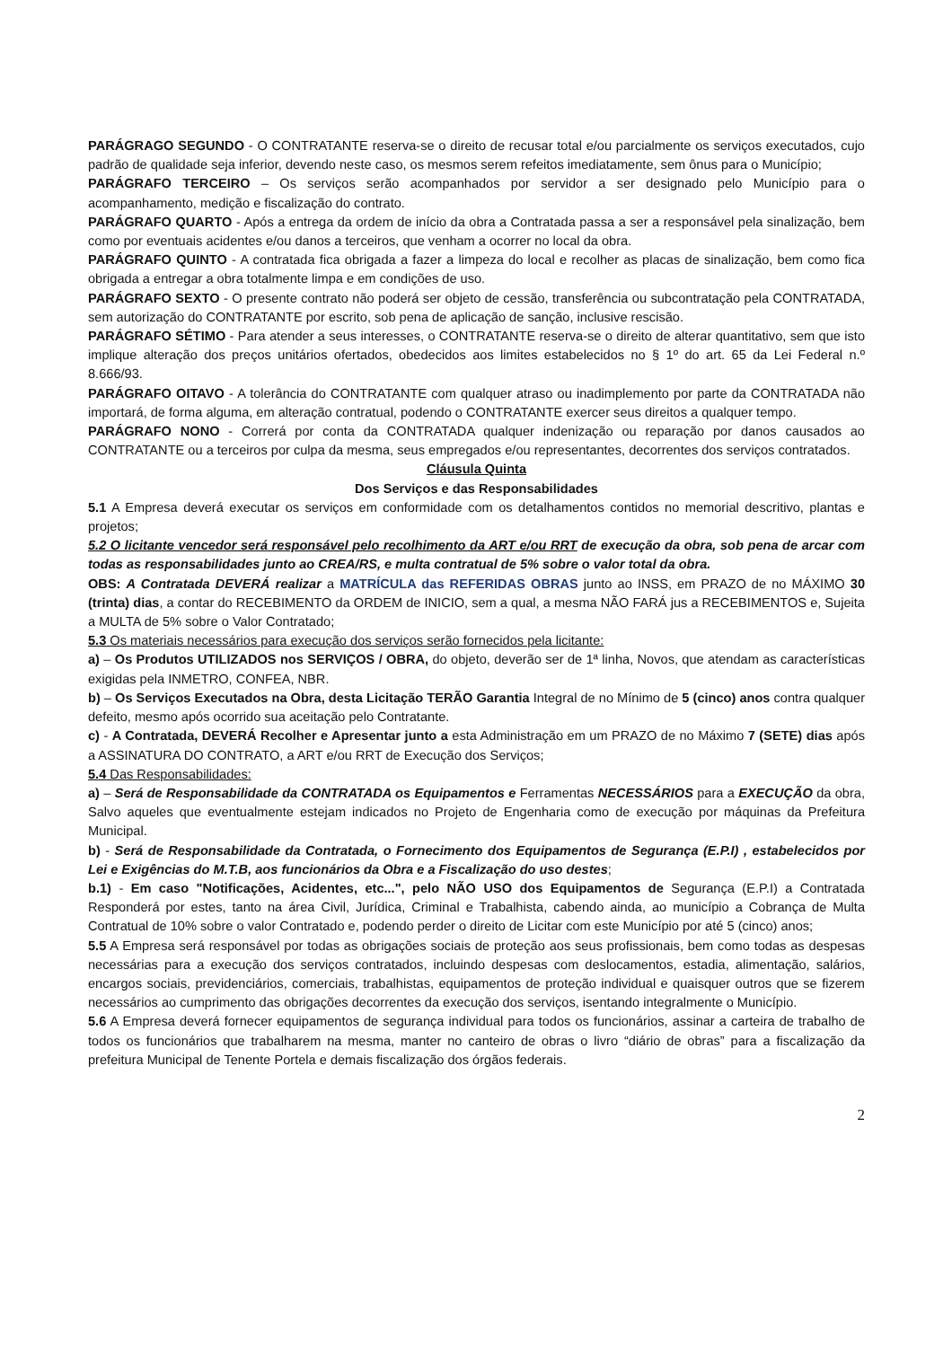PARÁGRAGO SEGUNDO - O CONTRATANTE reserva-se o direito de recusar total e/ou parcialmente os serviços executados, cujo padrão de qualidade seja inferior, devendo neste caso, os mesmos serem refeitos imediatamente, sem ônus para o Município;
PARÁGRAFO TERCEIRO – Os serviços serão acompanhados por servidor a ser designado pelo Município para o acompanhamento, medição e fiscalização do contrato.
PARÁGRAFO QUARTO - Após a entrega da ordem de início da obra a Contratada passa a ser a responsável pela sinalização, bem como por eventuais acidentes e/ou danos a terceiros, que venham a ocorrer no local da obra.
PARÁGRAFO QUINTO - A contratada fica obrigada a fazer a limpeza do local e recolher as placas de sinalização, bem como fica obrigada a entregar a obra totalmente limpa e em condições de uso.
PARÁGRAFO SEXTO - O presente contrato não poderá ser objeto de cessão, transferência ou subcontratação pela CONTRATADA, sem autorização do CONTRATANTE por escrito, sob pena de aplicação de sanção, inclusive rescisão.
PARÁGRAFO SÉTIMO - Para atender a seus interesses, o CONTRATANTE reserva-se o direito de alterar quantitativo, sem que isto implique alteração dos preços unitários ofertados, obedecidos aos limites estabelecidos no § 1º do art. 65 da Lei Federal n.º 8.666/93.
PARÁGRAFO OITAVO - A tolerância do CONTRATANTE com qualquer atraso ou inadimplemento por parte da CONTRATADA não importará, de forma alguma, em alteração contratual, podendo o CONTRATANTE exercer seus direitos a qualquer tempo.
PARÁGRAFO NONO - Correrá por conta da CONTRATADA qualquer indenização ou reparação por danos causados ao CONTRATANTE ou a terceiros por culpa da mesma, seus empregados e/ou representantes, decorrentes dos serviços contratados.
Cláusula Quinta
Dos Serviços e das Responsabilidades
5.1 A Empresa deverá executar os serviços em conformidade com os detalhamentos contidos no memorial descritivo, plantas e projetos;
5.2 O licitante vencedor será responsável pelo recolhimento da ART e/ou RRT de execução da obra, sob pena de arcar com todas as responsabilidades junto ao CREA/RS, e multa contratual de 5% sobre o valor total da obra.
OBS: A Contratada DEVERÁ realizar a MATRÍCULA das REFERIDAS OBRAS junto ao INSS, em PRAZO de no MÁXIMO 30 (trinta) dias, a contar do RECEBIMENTO da ORDEM de INICIO, sem a qual, a mesma NÃO FARÁ jus a RECEBIMENTOS e, Sujeita a MULTA de 5% sobre o Valor Contratado;
5.3 Os materiais necessários para execução dos serviços serão fornecidos pela licitante:
a) – Os Produtos UTILIZADOS nos SERVIÇOS / OBRA, do objeto, deverão ser de 1ª linha, Novos, que atendam as características exigidas pela INMETRO, CONFEA, NBR.
b) – Os Serviços Executados na Obra, desta Licitação TERÃO Garantia Integral de no Mínimo de 5 (cinco) anos contra qualquer defeito, mesmo após ocorrido sua aceitação pelo Contratante.
c) - A Contratada, DEVERÁ Recolher e Apresentar junto a esta Administração em um PRAZO de no Máximo 7 (SETE) dias após a ASSINATURA DO CONTRATO, a ART e/ou RRT de Execução dos Serviços;
5.4 Das Responsabilidades:
a) – Será de Responsabilidade da CONTRATADA os Equipamentos e Ferramentas NECESSÁRIOS para a EXECUÇÃO da obra, Salvo aqueles que eventualmente estejam indicados no Projeto de Engenharia como de execução por máquinas da Prefeitura Municipal.
b) - Será de Responsabilidade da Contratada, o Fornecimento dos Equipamentos de Segurança (E.P.I) , estabelecidos por Lei e Exigências do M.T.B, aos funcionários da Obra e a Fiscalização do uso destes;
b.1) - Em caso "Notificações, Acidentes, etc...", pelo NÃO USO dos Equipamentos de Segurança (E.P.I) a Contratada Responderá por estes, tanto na área Civil, Jurídica, Criminal e Trabalhista, cabendo ainda, ao município a Cobrança de Multa Contratual de 10% sobre o valor Contratado e, podendo perder o direito de Licitar com este Município por até 5 (cinco) anos;
5.5 A Empresa será responsável por todas as obrigações sociais de proteção aos seus profissionais, bem como todas as despesas necessárias para a execução dos serviços contratados, incluindo despesas com deslocamentos, estadia, alimentação, salários, encargos sociais, previdenciários, comerciais, trabalhistas, equipamentos de proteção individual e quaisquer outros que se fizerem necessários ao cumprimento das obrigações decorrentes da execução dos serviços, isentando integralmente o Município.
5.6 A Empresa deverá fornecer equipamentos de segurança individual para todos os funcionários, assinar a carteira de trabalho de todos os funcionários que trabalharem na mesma, manter no canteiro de obras o livro “diário de obras” para a fiscalização da prefeitura Municipal de Tenente Portela e demais fiscalização dos órgãos federais.
2